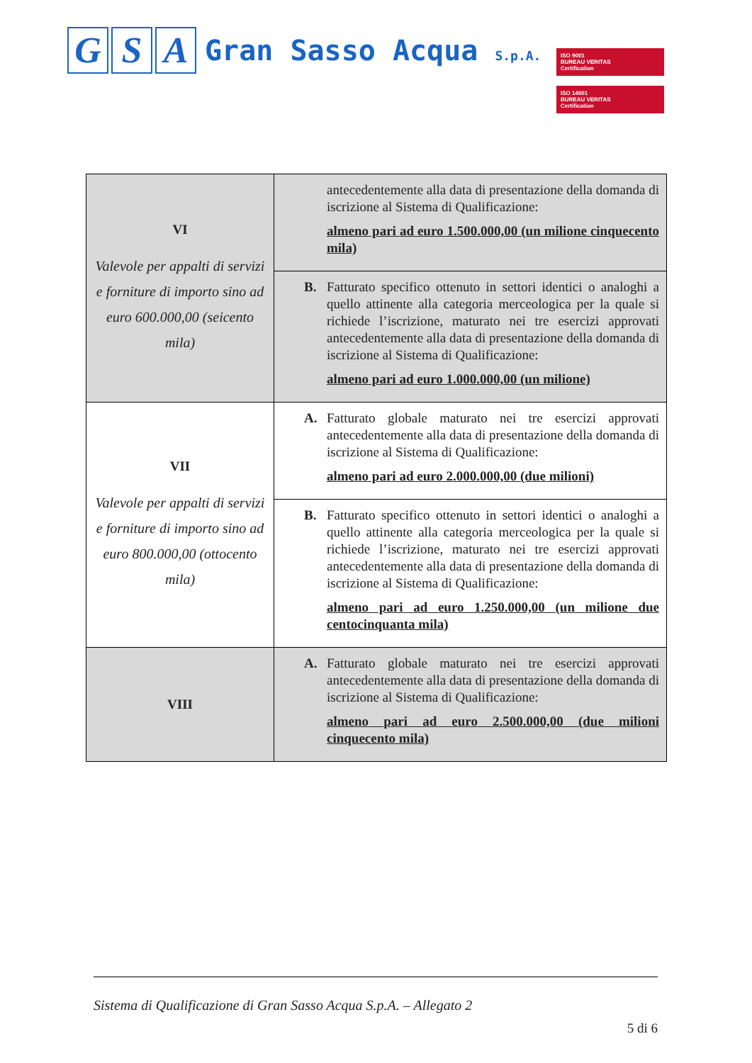G S A
Gran Sasso Acqua S.p.A.
ISO 9001
BUREAU VERITAS
Certification
ISO 14001
BUREAU VERITAS
Certification
| VI Valevole per appalti di servizi e forniture di importo sino ad euro 600.000,00 (seicento mila) | antecedentemente alla data di presentazione della domanda di iscrizione al Sistema di Qualificazione: almeno pari ad euro 1.500.000,00 (un milione cinquecento mila) |
| | B. Fatturato specifico ottenuto in settori identici o analoghi a quello attinente alla categoria merceologica per la quale si richiede l’iscrizione, maturato nei tre esercizi approvati antecedentemente alla data di presentazione della domanda di iscrizione al Sistema di Qualificazione: almeno pari ad euro 1.000.000,00 (un milione) |
| VII Valevole per appalti di servizi e forniture di importo sino ad euro 800.000,00 (ottocento mila) | A. Fatturato globale maturato nei tre esercizi approvati antecedentemente alla data di presentazione della domanda di iscrizione al Sistema di Qualificazione: almeno pari ad euro 2.000.000,00 (due milioni) |
| | B. Fatturato specifico ottenuto in settori identici o analoghi a quello attinente alla categoria merceologica per la quale si richiede l’iscrizione, maturato nei tre esercizi approvati antecedentemente alla data di presentazione della domanda di iscrizione al Sistema di Qualificazione: almeno pari ad euro 1.250.000,00 (un milione due centocinquanta mila) |
| VIII | A. Fatturato globale maturato nei tre esercizi approvati antecedentemente alla data di presentazione della domanda di iscrizione al Sistema di Qualificazione: almeno pari ad euro 2.500.000,00 (due milioni cinquecento mila) |
Sistema di Qualificazione di Gran Sasso Acqua S.p.A. – Allegato 2
5 di 6